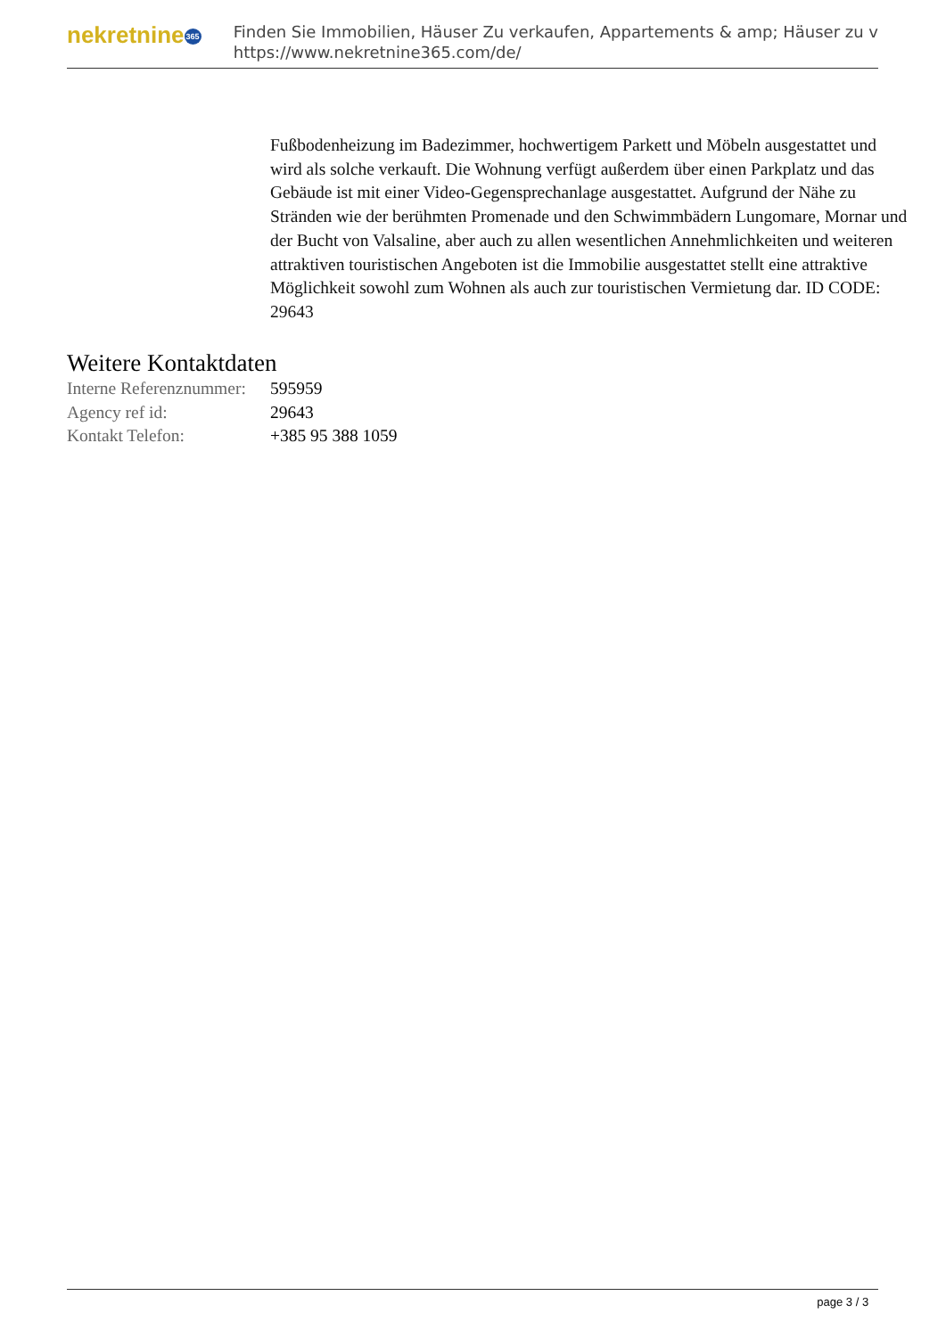nekretnine365
Finden Sie Immobilien, Häuser Zu verkaufen, Appartements & amp; Häuser zu v
https://www.nekretnine365.com/de/
Fußbodenheizung im Badezimmer, hochwertigem Parkett und Möbeln ausgestattet und wird als solche verkauft. Die Wohnung verfügt außerdem über einen Parkplatz und das Gebäude ist mit einer Video-Gegensprechanlage ausgestattet. Aufgrund der Nähe zu Stränden wie der berühmten Promenade und den Schwimmbädern Lungomare, Mornar und der Bucht von Valsaline, aber auch zu allen wesentlichen Annehmlichkeiten und weiteren attraktiven touristischen Angeboten ist die Immobilie ausgestattet stellt eine attraktive Möglichkeit sowohl zum Wohnen als auch zur touristischen Vermietung dar. ID CODE: 29643
Weitere Kontaktdaten
| Interne Referenznummer: | 595959 |
| Agency ref id: | 29643 |
| Kontakt Telefon: | +385 95 388 1059 |
page 3 / 3